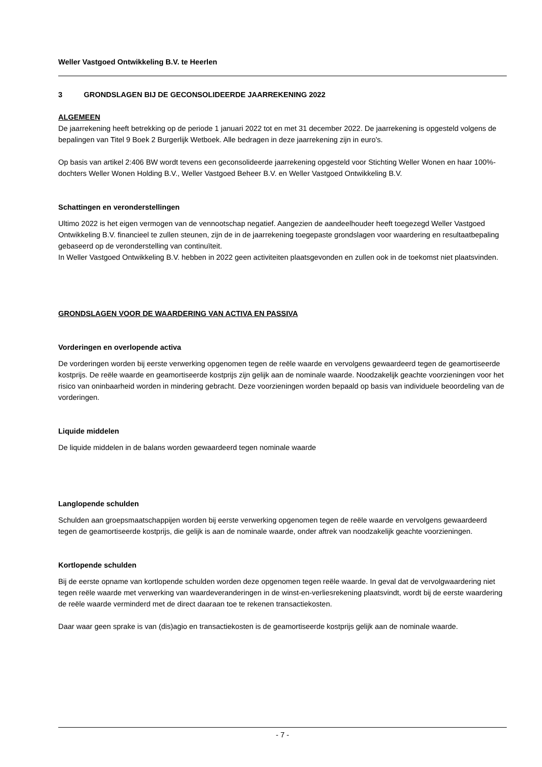Weller Vastgoed Ontwikkeling B.V. te Heerlen
3 GRONDSLAGEN BIJ DE GECONSOLIDEERDE JAARREKENING 2022
ALGEMEEN
De jaarrekening heeft betrekking op de periode 1 januari 2022 tot en met 31 december 2022. De jaarrekening is opgesteld volgens de bepalingen van Titel 9 Boek 2 Burgerlijk Wetboek. Alle bedragen in deze jaarrekening zijn in euro's.
Op basis van artikel 2:406 BW wordt tevens een geconsolideerde jaarrekening opgesteld voor Stichting Weller Wonen en haar 100%-dochters Weller Wonen Holding B.V., Weller Vastgoed Beheer B.V. en Weller Vastgoed Ontwikkeling B.V.
Schattingen en veronderstellingen
Ultimo 2022 is het eigen vermogen van de vennootschap negatief. Aangezien de aandeelhouder heeft toegezegd Weller Vastgoed Ontwikkeling B.V. financieel te zullen steunen, zijn de in de jaarrekening toegepaste grondslagen voor waardering en resultaatbepaling gebaseerd op de veronderstelling van continuïteit.
In Weller Vastgoed Ontwikkeling B.V. hebben in 2022 geen activiteiten plaatsgevonden en zullen ook in de toekomst niet plaatsvinden.
GRONDSLAGEN VOOR DE WAARDERING VAN ACTIVA EN PASSIVA
Vorderingen en overlopende activa
De vorderingen worden bij eerste verwerking opgenomen tegen de reële waarde en vervolgens gewaardeerd tegen de geamortiseerde kostprijs. De reële waarde en geamortiseerde kostprijs zijn gelijk aan de nominale waarde. Noodzakelijk geachte voorzieningen voor het risico van oninbaarheid worden in mindering gebracht. Deze voorzieningen worden bepaald op basis van individuele beoordeling van de vorderingen.
Liquide middelen
De liquide middelen in de balans worden gewaardeerd tegen nominale waarde
Langlopende schulden
Schulden aan groepsmaatschappijen worden bij eerste verwerking opgenomen tegen de reële waarde en vervolgens gewaardeerd tegen de geamortiseerde kostprijs, die gelijk is aan de nominale waarde, onder aftrek van noodzakelijk geachte voorzieningen.
Kortlopende schulden
Bij de eerste opname van kortlopende schulden worden deze opgenomen tegen reële waarde. In geval dat de vervolgwaardering niet tegen reële waarde met verwerking van waardeveranderingen in de winst-en-verliesrekening plaatsvindt, wordt bij de eerste waardering de reële waarde verminderd met de direct daaraan toe te rekenen transactiekosten.
Daar waar geen sprake is van (dis)agio en transactiekosten is de geamortiseerde kostprijs gelijk aan de nominale waarde.
- 7 -